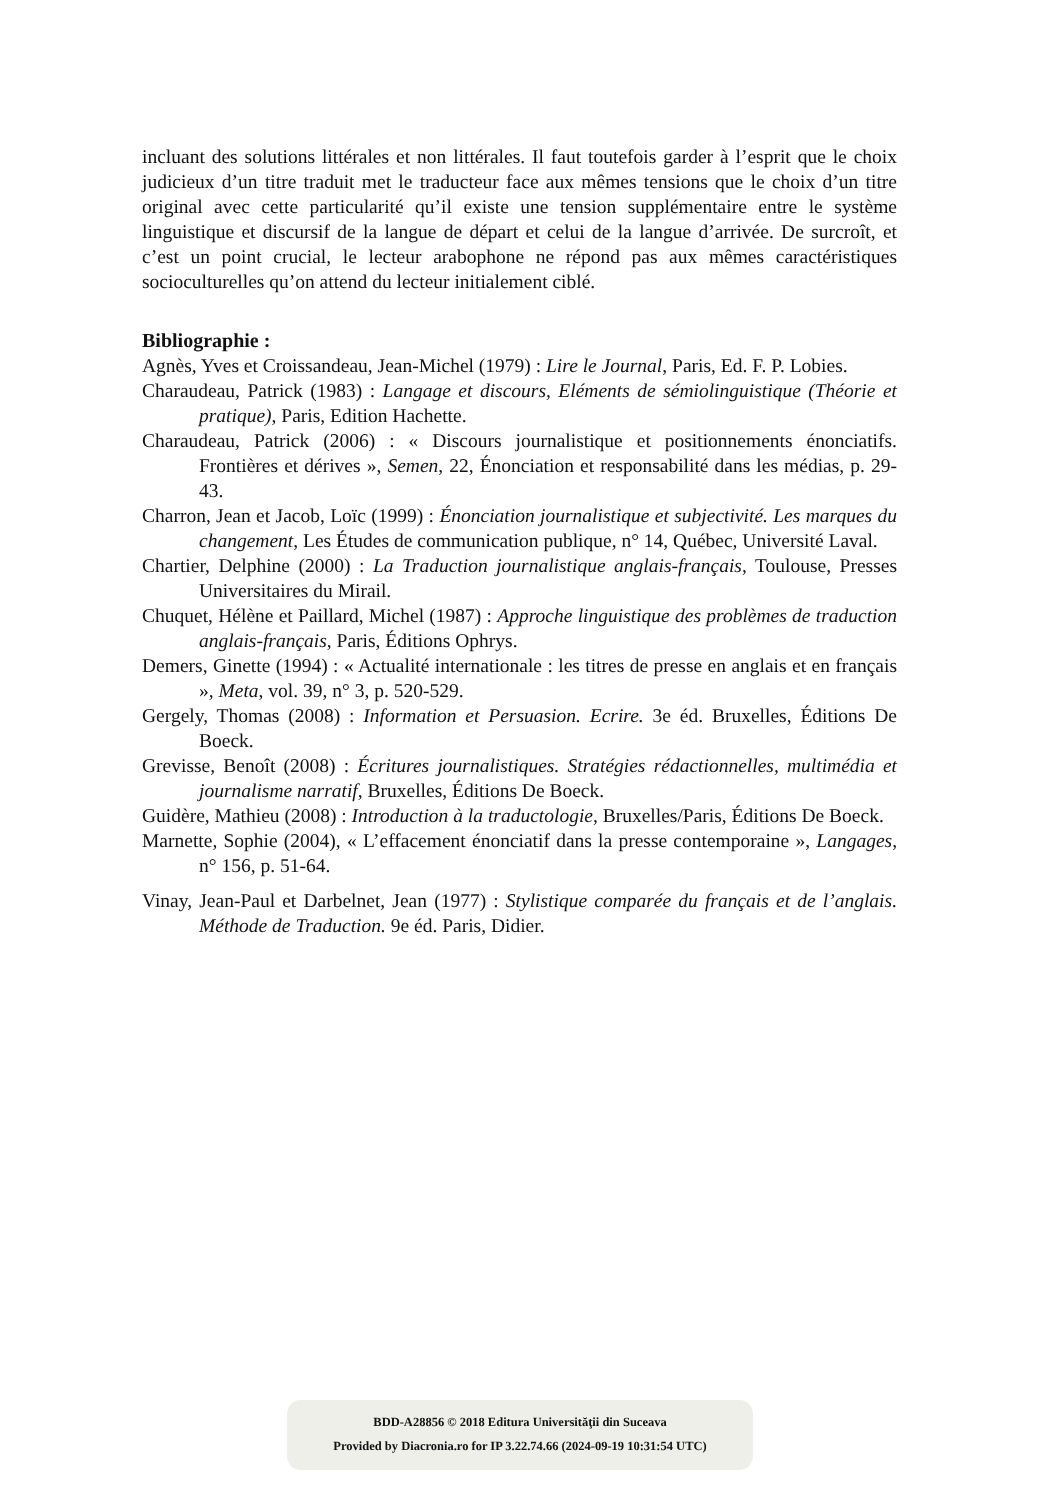incluant des solutions littérales et non littérales. Il faut toutefois garder à l’esprit que le choix judicieux d’un titre traduit met le traducteur face aux mêmes tensions que le choix d’un titre original avec cette particularité qu’il existe une tension supplémentaire entre le système linguistique et discursif de la langue de départ et celui de la langue d’arrivée. De surcroît, et c’est un point crucial, le lecteur arabophone ne répond pas aux mêmes caractéristiques socioculturelles qu’on attend du lecteur initialement ciblé.
Bibliographie :
Agnès, Yves et Croissandeau, Jean-Michel (1979) : Lire le Journal, Paris, Ed. F. P. Lobies.
Charaudeau, Patrick (1983) : Langage et discours, Eléments de sémiolinguistique (Théorie et pratique), Paris, Edition Hachette.
Charaudeau, Patrick (2006) : « Discours journalistique et positionnements énonciatifs. Frontières et dérives », Semen, 22, Énonciation et responsabilité dans les médias, p. 29-43.
Charron, Jean et Jacob, Loïc (1999) : Énonciation journalistique et subjectivité. Les marques du changement, Les Études de communication publique, n° 14, Québec, Université Laval.
Chartier, Delphine (2000) : La Traduction journalistique anglais-français, Toulouse, Presses Universitaires du Mirail.
Chuquet, Hélène et Paillard, Michel (1987) : Approche linguistique des problèmes de traduction anglais-français, Paris, Éditions Ophrys.
Demers, Ginette (1994) : « Actualité internationale : les titres de presse en anglais et en français », Meta, vol. 39, n° 3, p. 520-529.
Gergely, Thomas (2008) : Information et Persuasion. Ecrire. 3e éd. Bruxelles, Éditions De Boeck.
Grevisse, Benoît (2008) : Écritures journalistiques. Stratégies rédactionnelles, multimédia et journalisme narratif, Bruxelles, Éditions De Boeck.
Guidère, Mathieu (2008) : Introduction à la traductologie, Bruxelles/Paris, Éditions De Boeck.
Marnette, Sophie (2004), « L’effacement énonciatif dans la presse contemporaine », Langages, n° 156, p. 51-64.
Vinay, Jean-Paul et Darbelnet, Jean (1977) : Stylistique comparée du français et de l’anglais. Méthode de Traduction. 9e éd. Paris, Didier.
BDD-A28856 © 2018 Editura Universităţii din Suceava
Provided by Diacronia.ro for IP 3.22.74.66 (2024-09-19 10:31:54 UTC)